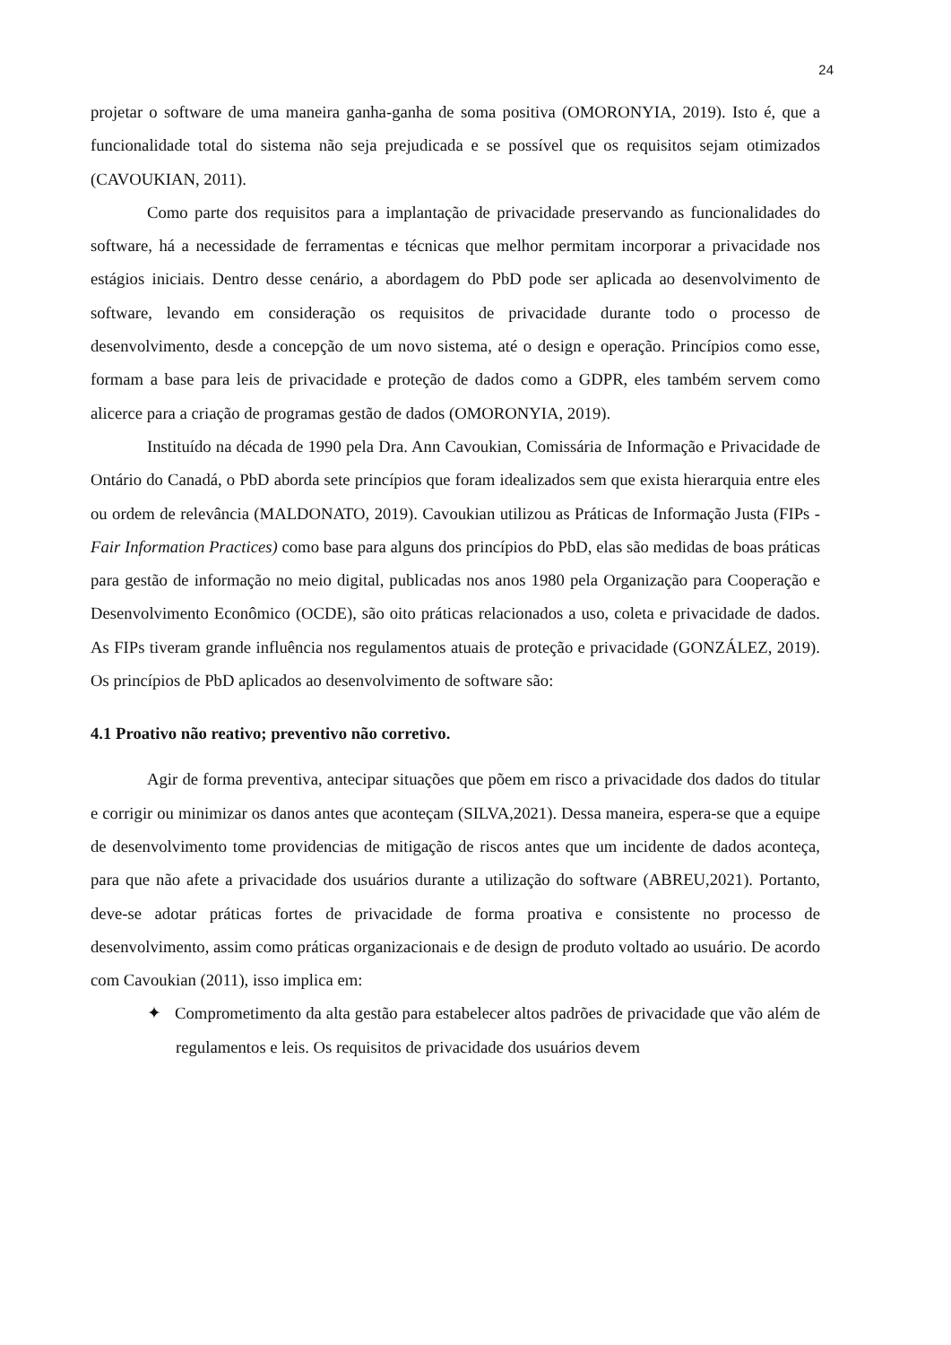24
projetar o software de uma maneira ganha-ganha de soma positiva (OMORONYIA, 2019). Isto é, que a funcionalidade total do sistema não seja prejudicada e se possível que os requisitos sejam otimizados (CAVOUKIAN, 2011).
Como parte dos requisitos para a implantação de privacidade preservando as funcionalidades do software, há a necessidade de ferramentas e técnicas que melhor permitam incorporar a privacidade nos estágios iniciais. Dentro desse cenário, a abordagem do PbD pode ser aplicada ao desenvolvimento de software, levando em consideração os requisitos de privacidade durante todo o processo de desenvolvimento, desde a concepção de um novo sistema, até o design e operação. Princípios como esse, formam a base para leis de privacidade e proteção de dados como a GDPR, eles também servem como alicerce para a criação de programas gestão de dados (OMORONYIA, 2019).
Instituído na década de 1990 pela Dra. Ann Cavoukian, Comissária de Informação e Privacidade de Ontário do Canadá, o PbD aborda sete princípios que foram idealizados sem que exista hierarquia entre eles ou ordem de relevância (MALDONATO, 2019). Cavoukian utilizou as Práticas de Informação Justa (FIPs - Fair Information Practices) como base para alguns dos princípios do PbD, elas são medidas de boas práticas para gestão de informação no meio digital, publicadas nos anos 1980 pela Organização para Cooperação e Desenvolvimento Econômico (OCDE), são oito práticas relacionados a uso, coleta e privacidade de dados. As FIPs tiveram grande influência nos regulamentos atuais de proteção e privacidade (GONZÁLEZ, 2019). Os princípios de PbD aplicados ao desenvolvimento de software são:
4.1 Proativo não reativo; preventivo não corretivo.
Agir de forma preventiva, antecipar situações que põem em risco a privacidade dos dados do titular e corrigir ou minimizar os danos antes que aconteçam (SILVA,2021). Dessa maneira, espera-se que a equipe de desenvolvimento tome providencias de mitigação de riscos antes que um incidente de dados aconteça, para que não afete a privacidade dos usuários durante a utilização do software (ABREU,2021). Portanto, deve-se adotar práticas fortes de privacidade de forma proativa e consistente no processo de desenvolvimento, assim como práticas organizacionais e de design de produto voltado ao usuário. De acordo com Cavoukian (2011), isso implica em:
✦ Comprometimento da alta gestão para estabelecer altos padrões de privacidade que vão além de regulamentos e leis. Os requisitos de privacidade dos usuários devem